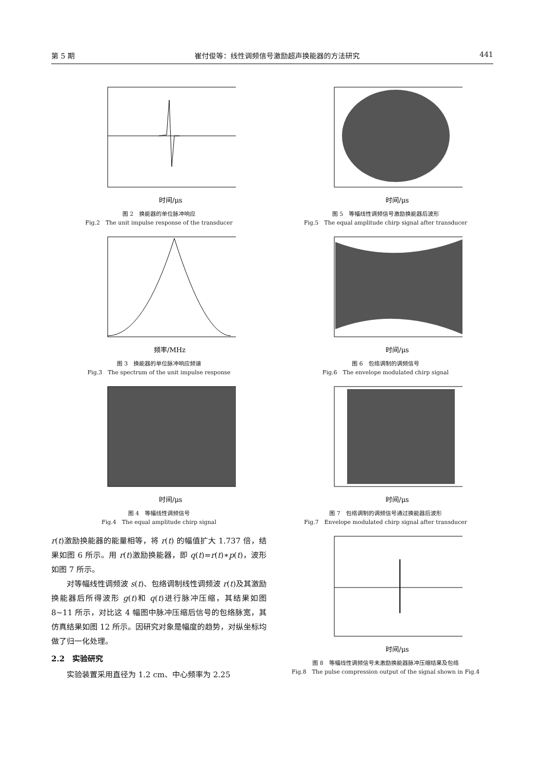第 5 期 崔付俊等：线性调频信号激励超声换能器的方法研究 441
时间/μs
图 2　换能器的单位脉冲响应
Fig.2　The unit impulse response of the transducer
频率/MHz
图 3　换能器的单位脉冲响应频谱
Fig.3　The spectrum of the unit impulse response
时间/μs
图 4　等幅线性调频信号
Fig.4　The equal amplitude chirp signal
r(t)激励换能器的能量相等，将 r(t) 的幅值扩大 1.737 倍，结果如图 6 所示。用 r(t)激励换能器，即 q(t)=r(t)∗p(t)，波形如图 7 所示。
　　对等幅线性调频波 s(t)、包络调制线性调频波 r(t)及其激励换能器后所得波形 g(t)和 q(t)进行脉冲压缩，其结果如图 8~11 所示，对比这 4 幅图中脉冲压缩后信号的包络脉宽，其仿真结果如图 12 所示。因研究对象是幅度的趋势，对纵坐标均做了归一化处理。
2.2　实验研究
　　实验装置采用直径为 1.2 cm、中心频率为 2.25
时间/μs
图 5　等幅线性调频信号激励换能器后波形
Fig.5　The equal amplitude chirp signal after transducer
时间/μs
图 6　包络调制的调频信号
Fig.6　The envelope modulated chirp signal
时间/μs
图 7　包络调制的调频信号通过换能器后波形
Fig.7　Envelope modulated chirp signal after transducer
时间/μs
图 8　等幅线性调频信号未激励换能器脉冲压缩结果及包络
Fig.8　The pulse compression output of the signal shown in Fig.4